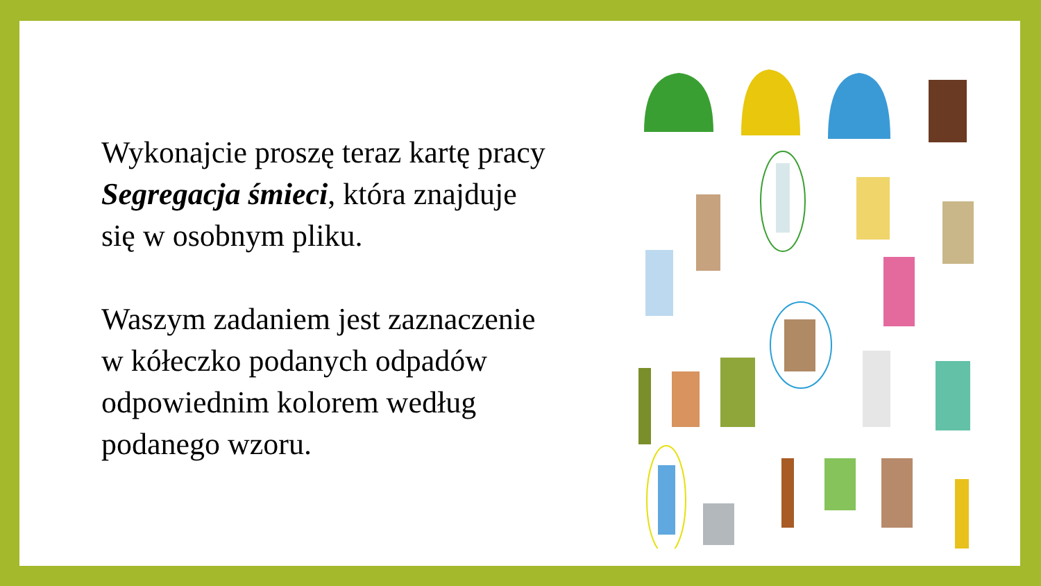Wykonajcie proszę teraz kartę pracy Segregacja śmieci, która znajduje się w osobnym pliku.
Waszym zadaniem jest zaznaczenie w kółeczko podanych odpadów odpowiednim kolorem według podanego wzoru.